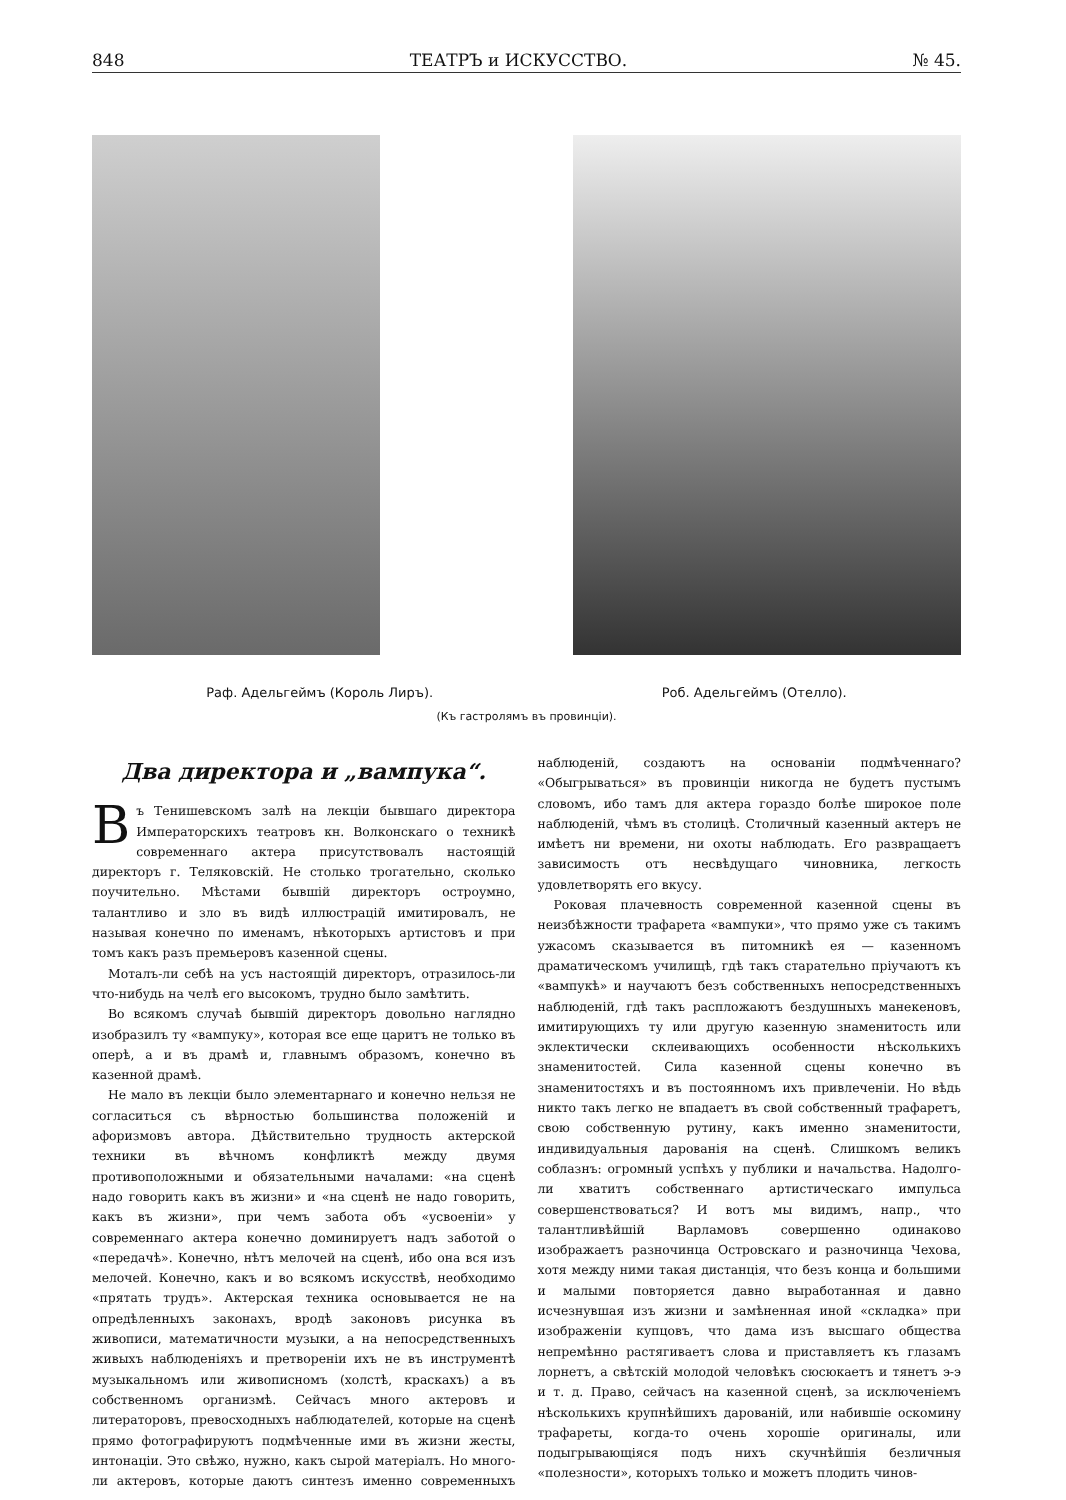848 ТЕАТРЪ и ИСКУССТВО. № 45.
Раф. Адельгеймъ (Король Лиръ). Роб. Адельгеймъ (Отелло).
(Къ гастролямъ въ провинціи).
Два директора и „вампука“.
Въ Тенишевскомъ залѣ на лекціи бывшаго директора Императорскихъ театровъ кн. Волконскаго о техникѣ современнаго актера присутствовалъ настоящій директоръ г. Теляковскій. Не столько трогательно, сколько поучительно. Мѣстами бывшій директоръ остроумно, талантливо и зло въ видѣ иллюстрацій имитировалъ, не называя конечно по именамъ, нѣкоторыхъ артистовъ и при томъ какъ разъ премьеровъ казенной сцены.
Моталъ-ли себѣ на усъ настоящій директоръ, отразилось-ли что-нибудь на челѣ его высокомъ, трудно было замѣтить.
Во всякомъ случаѣ бывшій директоръ довольно наглядно изобразилъ ту «вампуку», которая все еще царитъ не только въ оперѣ, а и въ драмѣ и, главнымъ образомъ, конечно въ казенной драмѣ.
Не мало въ лекціи было элементарнаго и конечно нельзя не согласиться съ вѣрностью большинства положеній и афоризмовъ автора. Дѣйствительно трудность актерской техники въ вѣчномъ конфликтѣ между двумя противоположными и обязательными началами: «на сценѣ надо говорить какъ въ жизни» и «на сценѣ не надо говорить, какъ въ жизни», при чемъ забота объ «усвоеніи» у современнаго актера конечно доминируетъ надъ заботой о «передачѣ». Конечно, нѣтъ мелочей на сценѣ, ибо она вся изъ мелочей. Конечно, какъ и во всякомъ искусствѣ, необходимо «прятать трудъ». Актерская техника основывается не на опредѣленныхъ законахъ, вродѣ законовъ рисунка въ живописи, математичности музыки, а на непосредственныхъ живыхъ наблюденіяхъ и претвореніи ихъ не въ инструментѣ музыкальномъ или живописномъ (холстѣ, краскахъ) а въ собственномъ организмѣ. Сейчасъ много актеровъ и литераторовъ, превосходныхъ наблюдателей, которые на сценѣ прямо фотографируютъ подмѣченные ими въ жизни жесты, интонаціи. Это свѣжо, нужно, какъ сырой матеріалъ. Но много-ли актеровъ, которые даютъ синтезъ именно современныхъ наблюденій, создаютъ на основаніи подмѣченнаго? «Обыгрываться» въ провинціи никогда не будетъ пустымъ словомъ, ибо тамъ для актера гораздо болѣе широкое поле наблюденій, чѣмъ въ столицѣ. Столичный казенный актеръ не имѣетъ ни времени, ни охоты наблюдать. Его развращаетъ зависимость отъ несвѣдущаго чиновника, легкость удовлетворять его вкусу.
Роковая плачевность современной казенной сцены въ неизбѣжности трафарета «вампуки», что прямо уже съ такимъ ужасомъ сказывается въ питомникѣ ея — казенномъ драматическомъ училищѣ, гдѣ такъ старательно пріучаютъ къ «вампукѣ» и научаютъ безъ собственныхъ непосредственныхъ наблюденій, гдѣ такъ распложаютъ бездушныхъ манекеновъ, имитирующихъ ту или другую казенную знаменитость или эклектически склеивающихъ особенности нѣсколькихъ знаменитостей. Сила казенной сцены конечно въ знаменитостяхъ и въ постоянномъ ихъ привлеченіи. Но вѣдь никто такъ легко не впадаетъ въ свой собственный трафаретъ, свою собственную рутину, какъ именно знаменитости, индивидуальныя дарованія на сценѣ. Слишкомъ великъ соблазнъ: огромный успѣхъ у публики и начальства. Надолго-ли хватитъ собственнаго артистическаго импульса совершенствоваться? И вотъ мы видимъ, напр., что талантливѣйшій Варламовъ совершенно одинаково изображаетъ разночинца Островскаго и разночинца Чехова, хотя между ними такая дистанція, что безъ конца и большими и малыми повторяется давно выработанная и давно исчезнувшая изъ жизни и замѣненная иной «складка» при изображеніи купцовъ, что дама изъ высшаго общества непремѣнно растягиваетъ слова и приставляетъ къ глазамъ лорнетъ, а свѣтскій молодой человѣкъ сюсюкаетъ и тянетъ э-э и т. д. Право, сейчасъ на казенной сценѣ, за исключеніемъ нѣсколькихъ крупнѣйшихъ дарованій, или набившіе оскомину трафареты, когда-то очень хорошіе оригиналы, или подыгрывающіяся подъ нихъ скучнѣйшія безличныя «полезности», которыхъ только и можетъ плодить чинов-